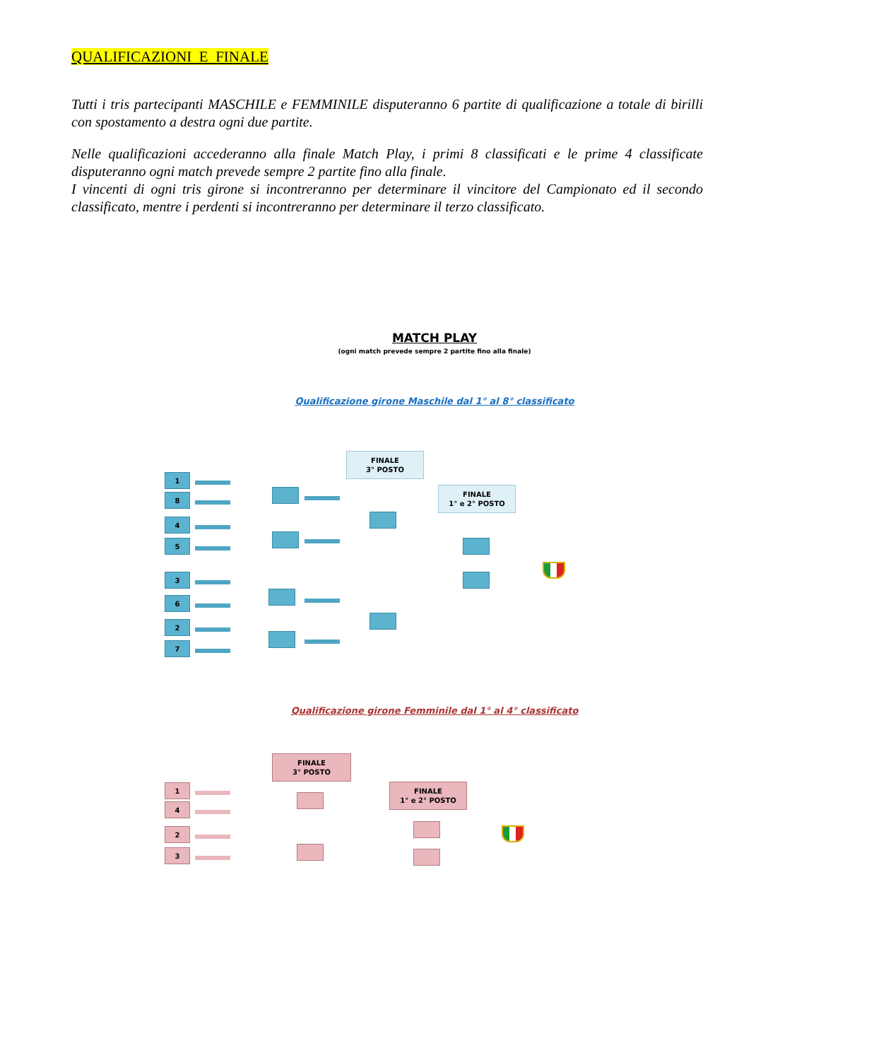QUALIFICAZIONI E FINALE
Tutti i tris partecipanti MASCHILE e FEMMINILE disputeranno 6 partite di qualificazione a totale di birilli con spostamento a destra ogni due partite.
Nelle qualificazioni accederanno alla finale Match Play, i primi 8 classificati e le prime 4 classificate disputeranno ogni match prevede sempre 2 partite fino alla finale.
I vincenti di ogni tris girone si incontreranno per determinare il vincitore del Campionato ed il secondo classificato, mentre i perdenti si incontreranno per determinare il terzo classificato.
MATCH PLAY
(ogni match prevede sempre 2 partite fino alla finale)
Qualificazione girone Maschile dal 1° al 8° classificato
FINALE
3° POSTO
FINALE
1° e 2° POSTO
1
8
4
5
3
6
2
7
Qualificazione girone Femminile dal 1° al 4° classificato
FINALE
3° POSTO
FINALE
1° e 2° POSTO
1
4
2
3